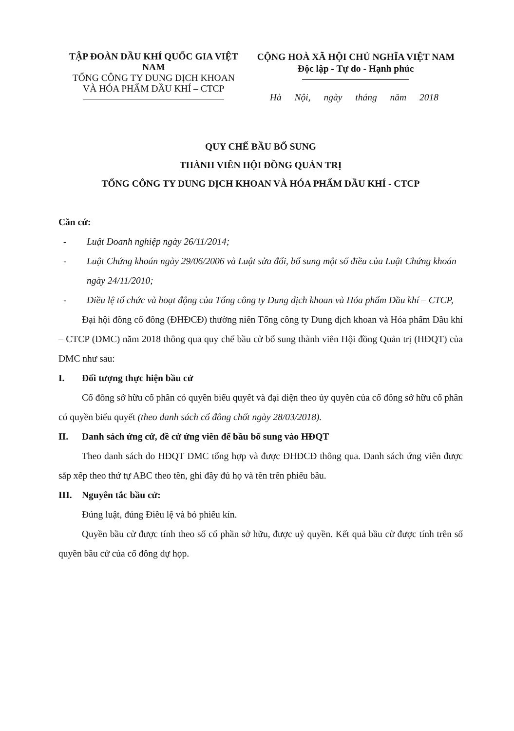TẬP ĐOÀN DẦU KHÍ QUỐC GIA VIỆT NAM
TỔNG CÔNG TY DUNG DỊCH KHOAN
VÀ HÓA PHẨM DẦU KHÍ – CTCP
CỘNG HOÀ XÃ HỘI CHỦ NGHĨA VIỆT NAM
Độc lập - Tự do - Hạnh phúc
Hà Nội, ngày tháng năm 2018
QUY CHẾ BẦU BỔ SUNG
THÀNH VIÊN HỘI ĐỒNG QUẢN TRỊ
TỔNG CÔNG TY DUNG DỊCH KHOAN VÀ HÓA PHẨM DẦU KHÍ - CTCP
Căn cứ:
- Luật Doanh nghiệp ngày 26/11/2014;
- Luật Chứng khoán ngày 29/06/2006 và Luật sửa đổi, bổ sung một số điều của Luật Chứng khoán ngày 24/11/2010;
- Điều lệ tổ chức và hoạt động của Tổng công ty Dung dịch khoan và Hóa phẩm Dầu khí – CTCP,
Đại hội đồng cổ đông (ĐHĐCĐ) thường niên Tổng công ty Dung dịch khoan và Hóa phẩm Dầu khí – CTCP (DMC) năm 2018 thông qua quy chế bầu cử bổ sung thành viên Hội đồng Quản trị (HĐQT) của DMC như sau:
I. Đối tượng thực hiện bầu cử
Cổ đông sở hữu cổ phần có quyền biểu quyết và đại diện theo ủy quyền của cổ đông sở hữu cổ phần có quyền biểu quyết (theo danh sách cổ đông chốt ngày 28/03/2018).
II. Danh sách ứng cử, đề cử ứng viên để bầu bổ sung vào HĐQT
Theo danh sách do HĐQT DMC tổng hợp và được ĐHĐCĐ thông qua. Danh sách ứng viên được sắp xếp theo thứ tự ABC theo tên, ghi đầy đủ họ và tên trên phiếu bầu.
III. Nguyên tắc bầu cử:
Đúng luật, đúng Điều lệ và bỏ phiếu kín.
Quyền bầu cử được tính theo số cổ phần sở hữu, được uỷ quyền. Kết quả bầu cử được tính trên số quyền bầu cử của cổ đông dự họp.